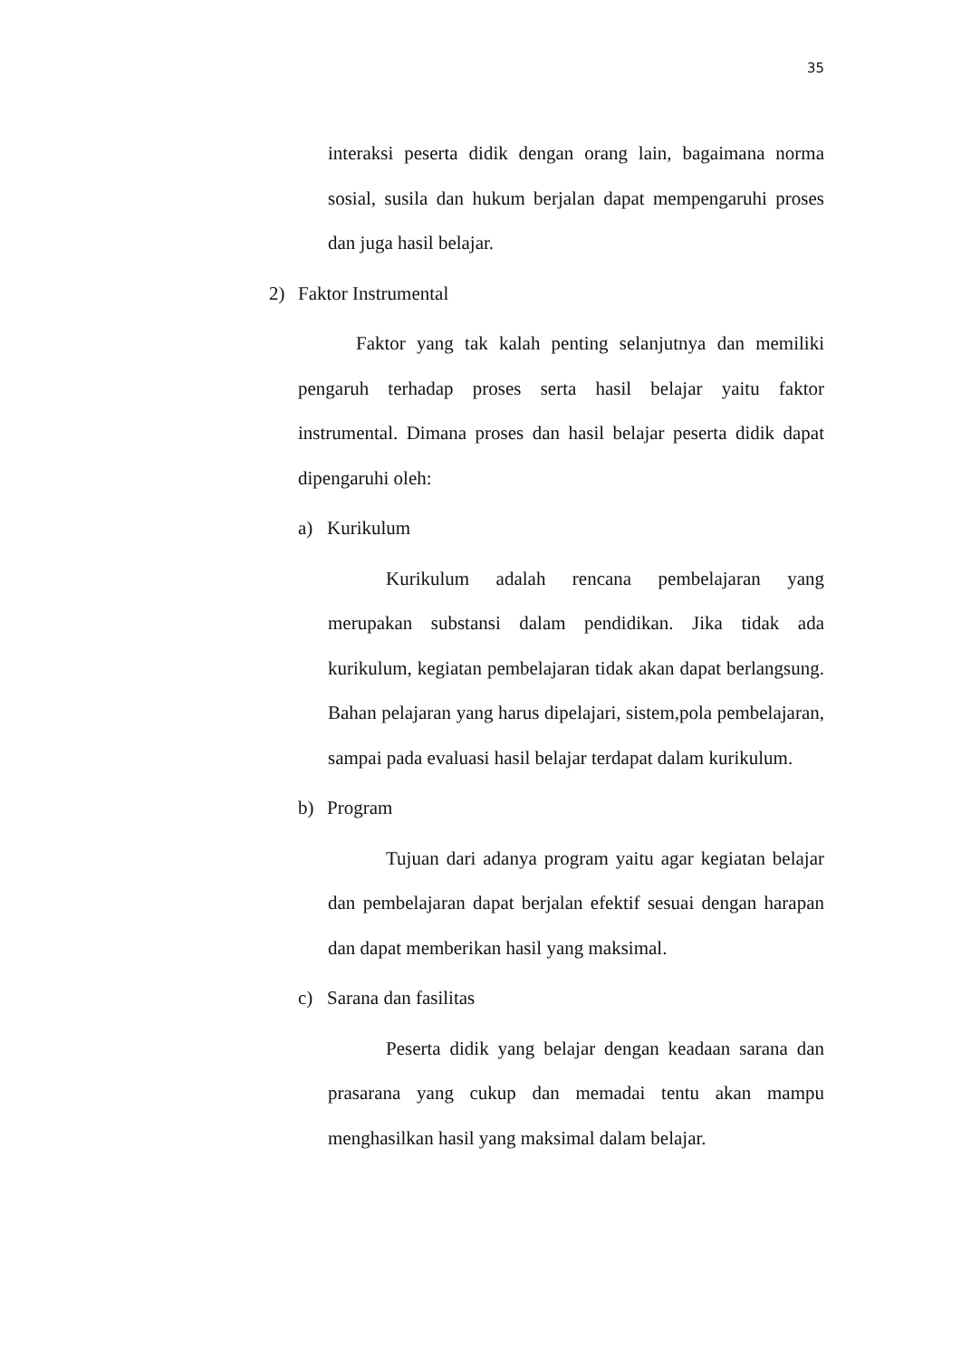35
interaksi peserta didik dengan orang lain, bagaimana norma sosial, susila dan hukum berjalan dapat mempengaruhi proses dan juga hasil belajar.
2) Faktor Instrumental
Faktor yang tak kalah penting selanjutnya dan memiliki pengaruh terhadap proses serta hasil belajar yaitu faktor instrumental. Dimana proses dan hasil belajar peserta didik dapat dipengaruhi oleh:
a) Kurikulum
Kurikulum adalah rencana pembelajaran yang merupakan substansi dalam pendidikan. Jika tidak ada kurikulum, kegiatan pembelajaran tidak akan dapat berlangsung. Bahan pelajaran yang harus dipelajari, sistem,pola pembelajaran, sampai pada evaluasi hasil belajar terdapat dalam kurikulum.
b) Program
Tujuan dari adanya program yaitu agar kegiatan belajar dan pembelajaran dapat berjalan efektif sesuai dengan harapan dan dapat memberikan hasil yang maksimal.
c) Sarana dan fasilitas
Peserta didik yang belajar dengan keadaan sarana dan prasarana yang cukup dan memadai tentu akan mampu menghasilkan hasil yang maksimal dalam belajar.